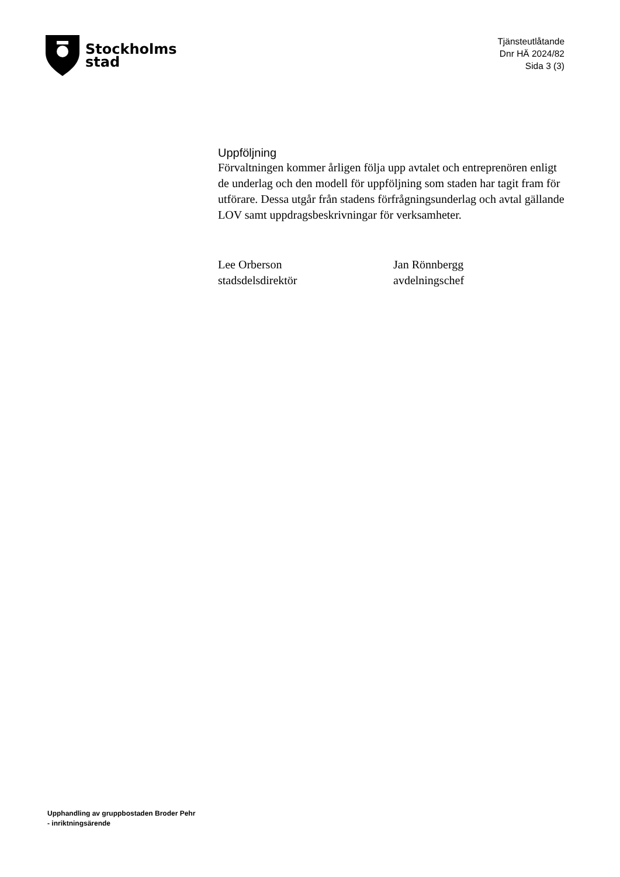Stockholms
stad
Tjänsteutlåtande
Dnr HÄ 2024/82
Sida 3 (3)
Uppföljning
Förvaltningen kommer årligen följa upp avtalet och entreprenören enligt de underlag och den modell för uppföljning som staden har tagit fram för utförare. Dessa utgår från stadens förfrågningsunderlag och avtal gällande LOV samt uppdragsbeskrivningar för verksamheter.
Lee Orberson
stadsdelsdirektör
Jan Rönnbergg
avdelningschef
Upphandling av gruppbostaden Broder Pehr
- inriktningsärende